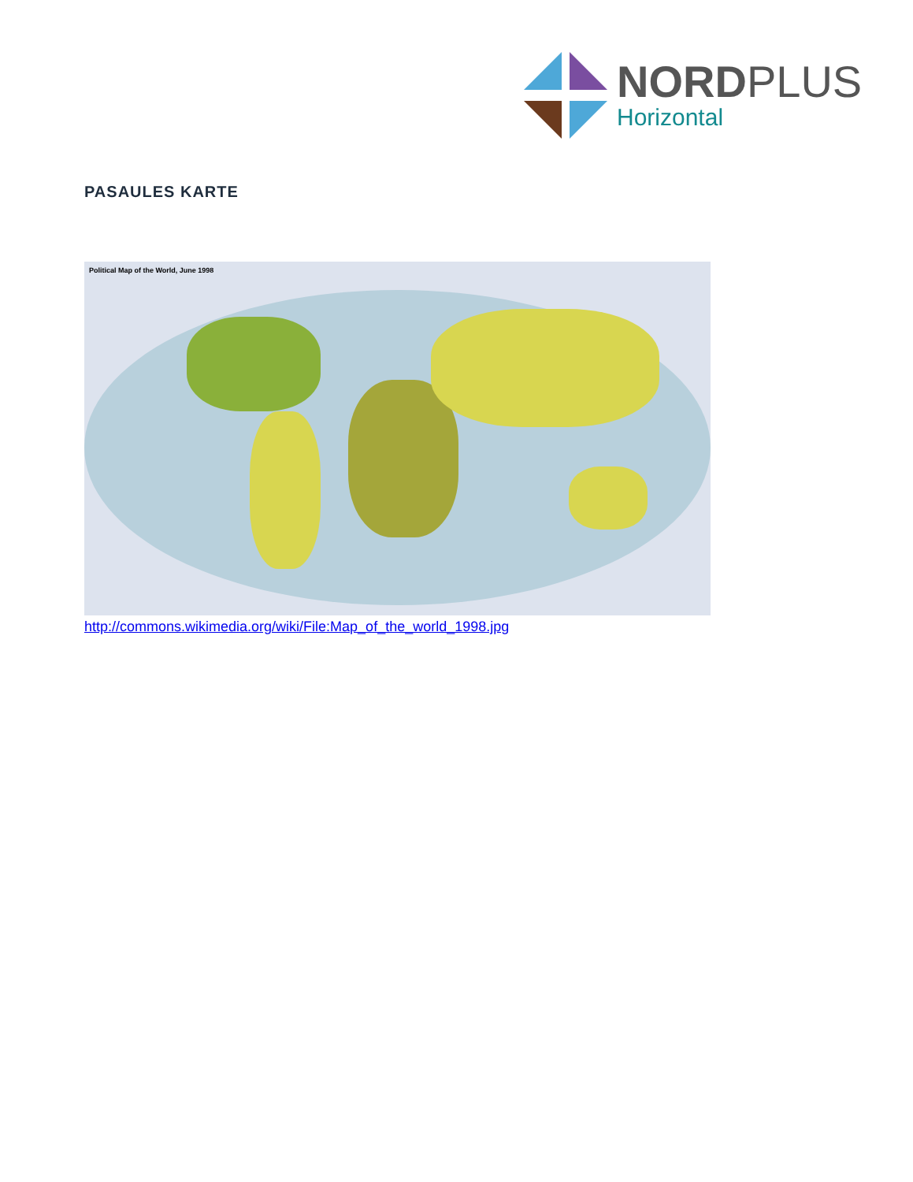NORDPLUS
Horizontal
PASAULES KARTE
Political Map of the World, June 1998
http://commons.wikimedia.org/wiki/File:Map_of_the_world_1998.jpg